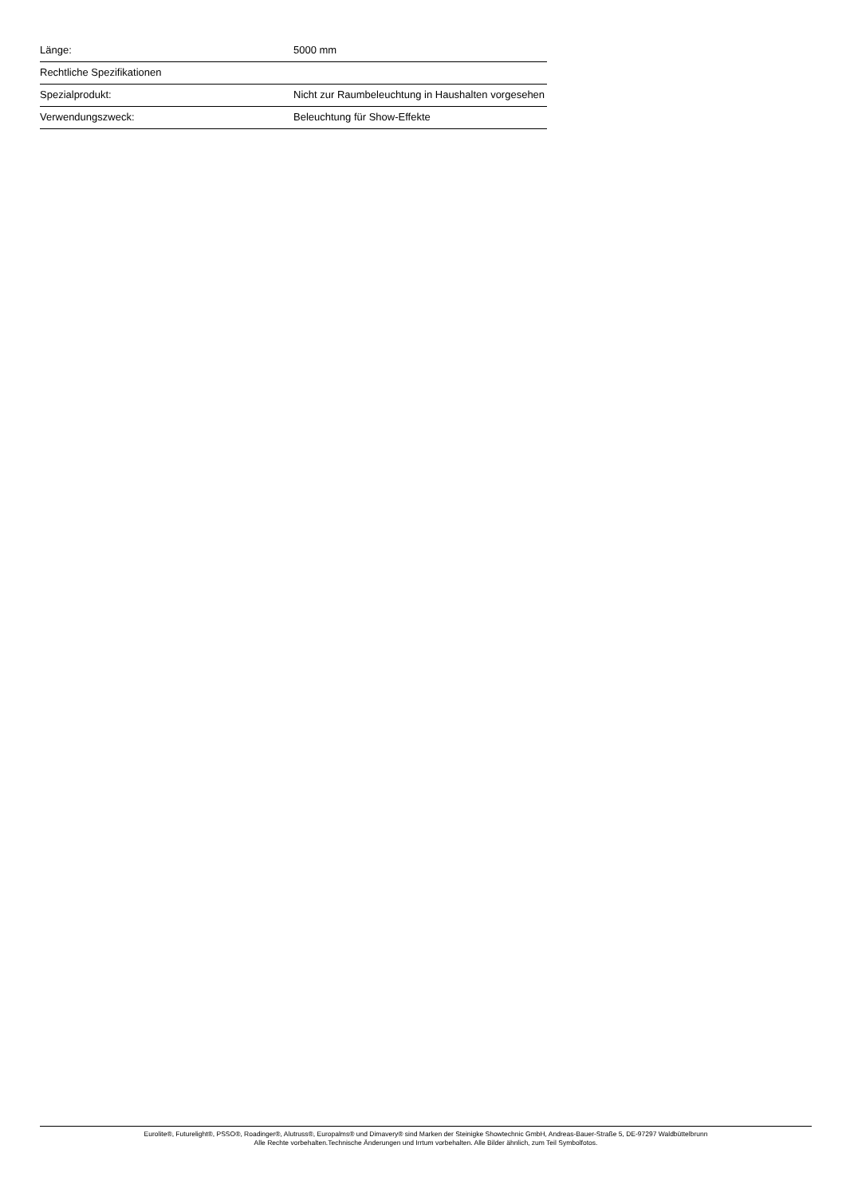| Länge: | 5000 mm |
| Rechtliche Spezifikationen | |
| Spezialprodukt: | Nicht zur Raumbeleuchtung in Haushalten vorgesehen |
| Verwendungszweck: | Beleuchtung für Show-Effekte |
Eurolite®, Futurelight®, PSSO®, Roadinger®, Alutruss®, Europalms® und Dimavery® sind Marken der Steinigke Showtechnic GmbH, Andreas-Bauer-Straße 5, DE-97297 Waldbüttelbrunn
Alle Rechte vorbehalten.Technische Änderungen und Irrtum vorbehalten. Alle Bilder ähnlich, zum Teil Symbolfotos.